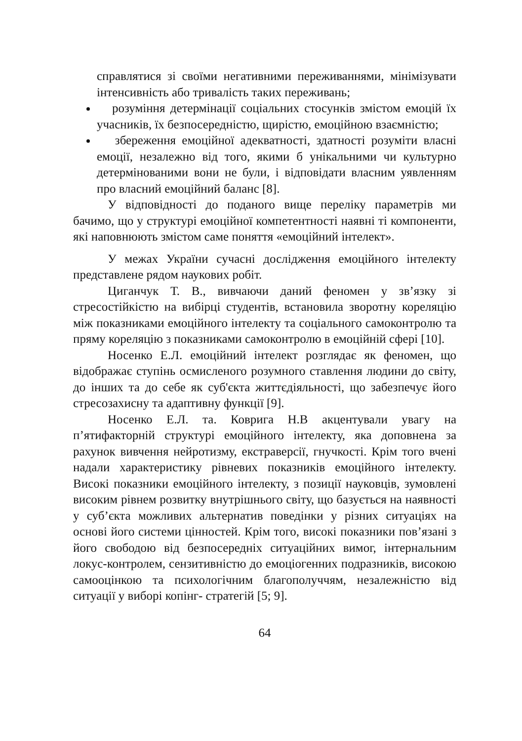справлятися зі своїми негативними переживаннями, мінімізувати інтенсивність або тривалість таких переживань;
розуміння детермінації соціальних стосунків змістом емоцій їх учасників, їх безпосередністю, щирістю, емоційною взаємністю;
збереження емоційної адекватності, здатності розуміти власні емоції, незалежно від того, якими б унікальними чи культурно детермінованими вони не були, і відповідати власним уявленням про власний емоційний баланс [8].
У відповідності до поданого вище переліку параметрів ми бачимо, що у структурі емоційної компетентності наявні ті компоненти, які наповнюють змістом саме поняття «емоційний інтелект».
У межах України сучасні дослідження емоційного інтелекту представлене рядом наукових робіт.
Циганчук Т. В., вивчаючи даний феномен у зв’язку зі стресостійкістю на вибірці студентів, встановила зворотну кореляцію між показниками емоційного інтелекту та соціального самоконтролю та пряму кореляцію з показниками самоконтролю в емоційній сфері [10].
Носенко Е.Л. емоційний інтелект розглядає як феномен, що відображає ступінь осмисленого розумного ставлення людини до світу, до інших та до себе як суб'єкта життєдіяльності, що забезпечує його стресозахисну та адаптивну функції [9].
Носенко Е.Л. та. Коврига Н.В акцентували увагу на п’ятифакторній структурі емоційного інтелекту, яка доповнена за рахунок вивчення нейротизму, екстраверсії, гнучкості. Крім того вчені надали характеристику рівневих показників емоційного інтелекту. Високі показники емоційного інтелекту, з позиції науковців, зумовлені високим рівнем розвитку внутрішнього світу, що базується на наявності у суб’єкта можливих альтернатив поведінки у різних ситуаціях на основі його системи цінностей. Крім того, високі показники пов’язані з його свободою від безпосередніх ситуаційних вимог, інтернальним локус-контролем, сензитивністю до емоціогенних подразників, високою самооцінкою та психологічним благополуччям, незалежністю від ситуації у виборі копінг- стратегій [5; 9].
64